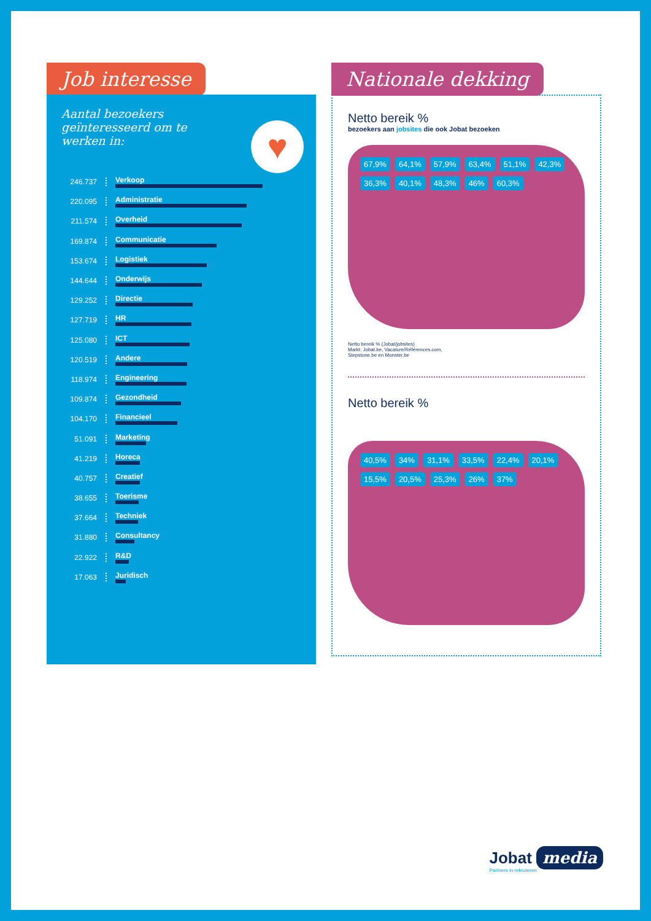Job interesse
Aantal bezoekers geïnteresseerd om te werken in:
♥
246.737 Verkoop
220.095 Administratie
211.574 Overheid
169.874 Communicatie
153.674 Logistiek
144.644 Onderwijs
129.252 Directie
127.719 HR
125.080 ICT
120.519 Andere
118.974 Engineering
109.874 Gezondheid
104.170 Financieel
51.091 Marketing
41.219 Horeca
40.757 Creatief
38.655 Toerisme
37.664 Techniek
31.880 Consultancy
22.922 R&D
17.063 Juridisch
Nationale dekking
Netto bereik %
bezoekers aan jobsites die ook Jobat bezoeken
67,9% 64,1% 57,9% 63,4% 51,1% 42,3% 36,3% 40,1% 48,3% 46% 60,3%
Netto bereik % (Jobat/jobsites)
Markt: Jobat.be, Vacature/Références.com,
Stepstone.be en Monster.be
Netto bereik %
40,5% 34% 31,1% 33,5% 22,4% 20,1% 15,5% 20,5% 25,3% 26% 37%
Jobat media
Partners in rekruteren